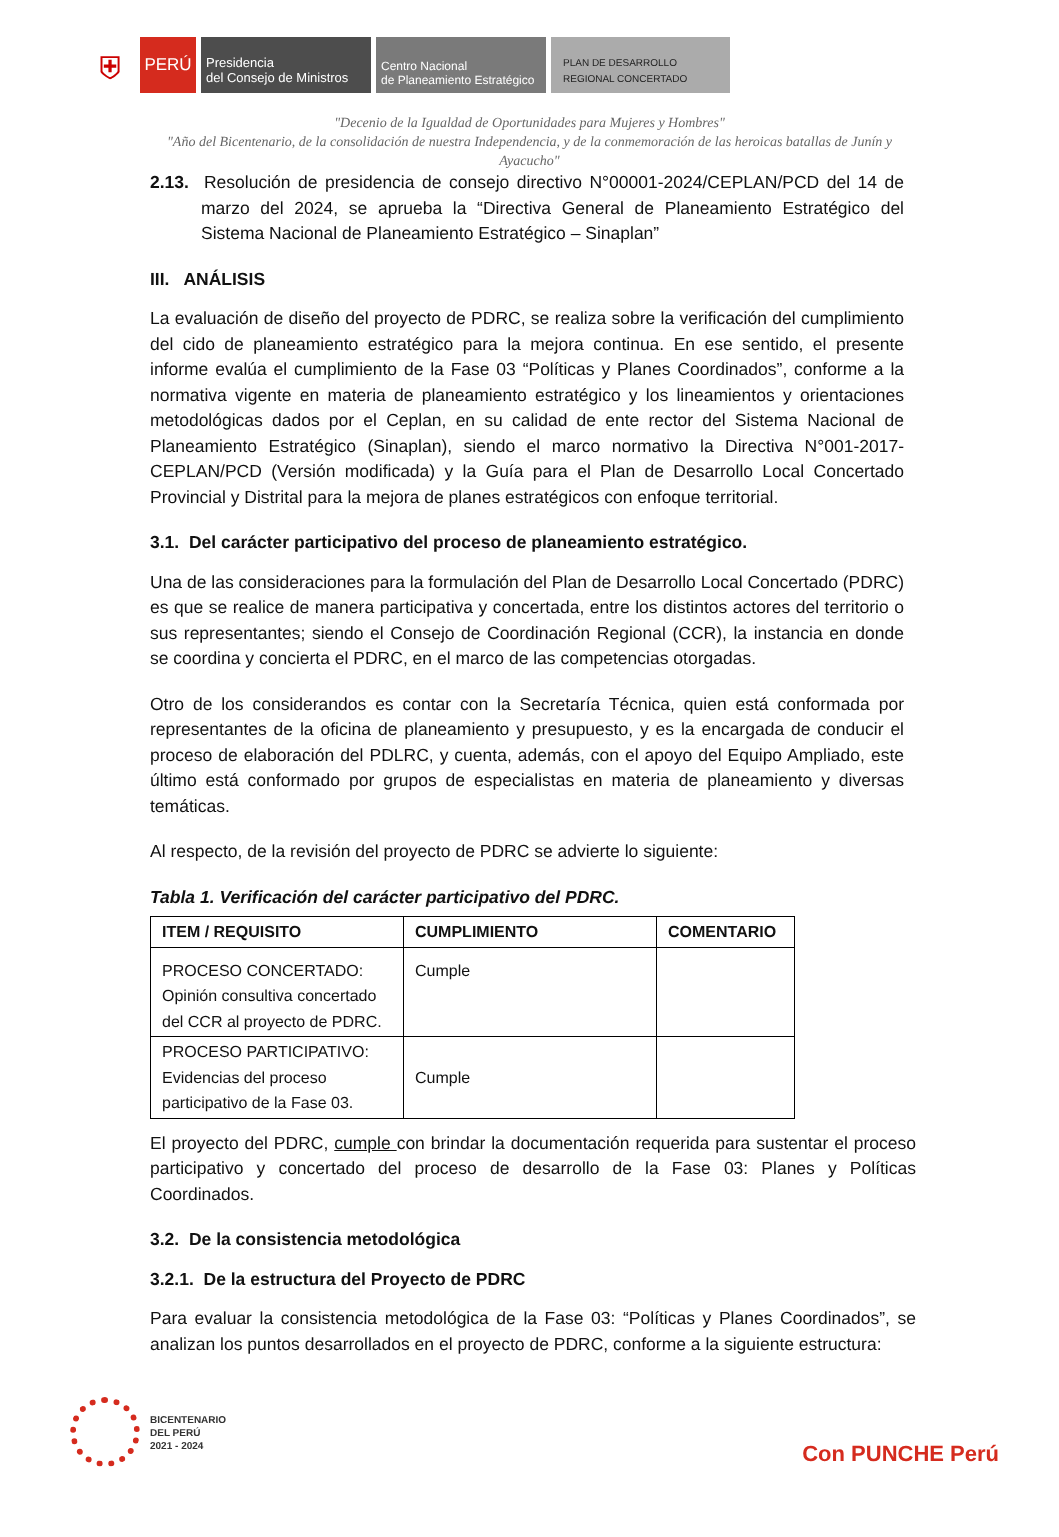⛨
PERÚ
Presidencia
del Consejo de Ministros
Centro Nacional
de Planeamiento Estratégico
PLAN DE DESARROLLO
REGIONAL CONCERTADO
"Decenio de la Igualdad de Oportunidades para Mujeres y Hombres"
"Año del Bicentenario, de la consolidación de nuestra Independencia, y de la conmemoración de las heroicas batallas de Junín y Ayacucho"
2.13. Resolución de presidencia de consejo directivo N°00001-2024/CEPLAN/PCD del 14 de marzo del 2024, se aprueba la “Directiva General de Planeamiento Estratégico del Sistema Nacional de Planeamiento Estratégico – Sinaplan”
III. ANÁLISIS
La evaluación de diseño del proyecto de PDRC, se realiza sobre la verificación del cumplimiento del cido de planeamiento estratégico para la mejora continua. En ese sentido, el presente informe evalúa el cumplimiento de la Fase 03 “Políticas y Planes Coordinados”, conforme a la normativa vigente en materia de planeamiento estratégico y los lineamientos y orientaciones metodológicas dados por el Ceplan, en su calidad de ente rector del Sistema Nacional de Planeamiento Estratégico (Sinaplan), siendo el marco normativo la Directiva N°001-2017-CEPLAN/PCD (Versión modificada) y la Guía para el Plan de Desarrollo Local Concertado Provincial y Distrital para la mejora de planes estratégicos con enfoque territorial.
3.1. Del carácter participativo del proceso de planeamiento estratégico.
Una de las consideraciones para la formulación del Plan de Desarrollo Local Concertado (PDRC) es que se realice de manera participativa y concertada, entre los distintos actores del territorio o sus representantes; siendo el Consejo de Coordinación Regional (CCR), la instancia en donde se coordina y concierta el PDRC, en el marco de las competencias otorgadas.
Otro de los considerandos es contar con la Secretaría Técnica, quien está conformada por representantes de la oficina de planeamiento y presupuesto, y es la encargada de conducir el proceso de elaboración del PDLRC, y cuenta, además, con el apoyo del Equipo Ampliado, este último está conformado por grupos de especialistas en materia de planeamiento y diversas temáticas.
Al respecto, de la revisión del proyecto de PDRC se advierte lo siguiente:
Tabla 1. Verificación del carácter participativo del PDRC.
| ITEM / REQUISITO | CUMPLIMIENTO | COMENTARIO |
| --- | --- | --- |
| PROCESO CONCERTADO: Opinión consultiva concertado del CCR al proyecto de PDRC. | Cumple | |
| PROCESO PARTICIPATIVO: Evidencias del proceso participativo de la Fase 03. | Cumple | |
El proyecto del PDRC, cumple con brindar la documentación requerida para sustentar el proceso participativo y concertado del proceso de desarrollo de la Fase 03: Planes y Políticas Coordinados.
3.2. De la consistencia metodológica
3.2.1. De la estructura del Proyecto de PDRC
Para evaluar la consistencia metodológica de la Fase 03: “Políticas y Planes Coordinados”, se analizan los puntos desarrollados en el proyecto de PDRC, conforme a la siguiente estructura:
BICENTENARIO
DEL PERÚ
2021 - 2024
Con PUNCHE Perú